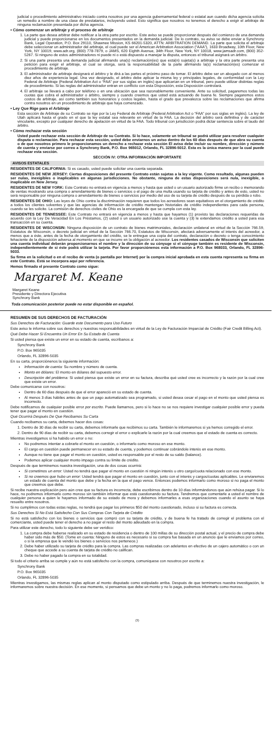judicial o procedimiento administrativo iniciado contra nosotros por una agencia gubernamental federal o estatal aun cuando dicha agencia solicita un remedio a nombre de una clase de prestatarios, incluyendo usted. Esto significa que nosotros no tenemos el derecho a exigir el arbitraje de ninguna reclamación presentada por dicha agencia.
• Cómo comenzar un arbitraje y el proceso de arbitraje
1. La parte que desea arbitrar debe notificar a la otra parte por escrito. Este aviso se puede proporcionar después del comienzo de una demanda judicial y puede proporcionarse en los documentos presentados en la demanda judicial. De lo contrato, su aviso se debe enviar a Synchrony Bank, Legal Operation, P.O. Box 29110, Shawnee Mission, KS 66201-5320, ATTN: ARBITRATION DEMAND. La parte que solicita el arbitraje debe seleccionar un administrador del arbitraje, el cual puede ser el American Arbitration Association (“AAA”), 1633 Broadway, 10th Floor, New York, NY 10019, www.adr.org, (800) 778-7879, o JAMS, 620 Eighth Avenue, 34th Floor, New York, NY 10018, www.jamsadr.com, (800) 352-5267. Si ninguno de estos administradores ni puede ni o está dispuesto a manejar la disputa, entonces el tribunal asignará un árbitro.
2. Si una parte presenta una demanda judicial afirmando una(s) reclamación(es) que está(n) sujeta(s) a arbitraje y la otra parte presenta una petición para exigir el arbitraje, el cual se otorga, será la responsabilidad de la parte afirmando la(s) reclamación(es) comenzar el procedimiento de arbitraje.
3. El administrador de arbitraje designará el árbitro y le dirá a las partes el próximo paso de tomar. El árbitro debe ser un abogado con al menos diez años de experiencia legal. Una vez designado, el árbitro debe aplicar la misma ley y principales legales, de conformidad con la Ley Federal de Arbitraje (Federal Arbitration Act o “FAA” por sus siglas en inglés) que aplicarían en un tribunal, pero puede utilizar distintas reglas de procedimiento. Si las reglas del administrador entran en conflicto con esta Disposición, esta Disposición controlará.
4. El arbitraje se llevará a cabo por teléfono o en una ubicación que sea razonablemente conveniente. Ante su solicitud, pagaremos todas las cuotas que cobra el administrador o árbitro, siempre y cuando creemos que usted está actuando de buena fe. Siempre pagaremos estos costos de arbitraje, así como también sus honorarios y costos legales, hasta el grado que prevalezca sobre las reclamaciones que afirma contra nosotros en un procedimiento de arbitraje que haya comenzado.
• Ley Que Rige para el Arbitraje
Esta sección de Arbitraje de su Contrato se rige por la Ley Federal de Arbitraje (Federal Arbitration Act o “FAA” por sus siglas en inglés). La ley de Utah aplicará hasta el grado en el que la ley estatal sea relevante en virtud de la FAA. La decisión del árbitro será definitiva y de carácter vinculante, excepto por cualquier derecho de apelación en virtud de la FAA. Todo tribunal con jurisdicción podrá dictar sentencia sobre el laudo del árbitro.
• Cómo rechazar esta sección
Usted puede rechazar esta sección de Arbitraje de su Contrato. Si lo hace, solamente un tribunal se podrá utilizar para resolver cualquier disputa o reclamación. Para rechazar esta sección, usted debe enviarnos un aviso dentro de los 60 días después de que abra su cuenta o de que nosotros primero le proporcionamos un derecho a rechazar esta sección El aviso debe incluir su nombre, dirección y número de cuenta y enviarse por correo a Synchrony Bank, P.O. Box 965012, Orlando, FL 32896-5012. Esta es la única manera por la cual puede rechazar esta sección.
SECCIÓN IV: OTRA INFORMACIÓN IMPORTANTE
AVISOS ESTATALES
RESIDENTES DE CALIFORNIA: Si es casado, usted puede solicitar una cuenta separada.
RESIDENTES DE NEW JERSEY: Ciertas disposiciones del presente Contrato están sujetas a la ley vigente. Como resultado, algunas pueden ser nulas, inexigibles o inaplicables en algunas jurisdicciones. No obstante, ninguna de estas disposiciones será nula, inexigible, o inaplicable en New Jersey.
RESIDENTES DE NEW YORK: Este Contrato no entrará en vigencia a menos y hasta que usted o un usuario autorizado firme un recibo o memorando de ventas mostrando una compra o arrendamiento de bienes o servicios o el pago de una multa usando su tarjeta de crédito y antes de esto, usted no será responsable por ninguna compra o arrendamiento de bienes o servicios por medio del uso de su tarjeta de crédito después de su pérdida o robo.
RESIDENTES DE OHIO: Las leyes de Ohio contra la discriminación requieren que todos los acreedores sean equitativos en el otorgamiento de crédito a todos los clientes solventes y que las agencias de información de crédito mantengan historiales de crédito independientes para cada persona, cuando se les solicite. La comisión de derechos civiles de Ohio es la encargada de que se cumpla con esta ley.
RESIDENTES DE TENNESSEE: Este Contrato no entrará en vigencia a menos y hasta que hayamos (1) provisto las declaraciones requeridas de acuerdo con la Ley De Veracidad En Los Préstamos, (2) usted o un usuario autorizado use la cuenta y (3) le extendamos crédito a usted para esa transacción en su cuenta.
RESIDENTES DE WISCONSIN: Ninguna disposición de un contrato de bienes matrimoniales, declaración unilateral en virtud de la Sección 766.59, Estatutos de Wisconsin, o decreto judicial en virtud de la Sección 766.70, Estatutos de Wisconsin, afectará adversamente el interés del acreedor, a menos que a éste, antes de la fecha de otorgamiento del crédito, se le entregue una copia del contrato, declaración o decreto o tenga conocimiento fehaciente de la disposición adversa al momento en que se incurre en la obligación al acreedor. Los residentes casados de Wisconsin que soliciten una cuenta individual deberán proporcionarnos el nombre y la dirección de su cónyuge si el cónyuge también es residente de Wisconsin, independientemente de si éste podrá utilizar la tarjeta. Por favor proporciónenos esta información a P.O. Box 968033, Orlando, FL 32896-5033.
Su firma en la solicitud o en el recibo de venta (o pantalla por Internet) por la compra inicial aprobada en esta cuenta representa su firma en este Contrato. Está se incorpora aquí por referencia.
Hemos firmado el presente Contrato como sigue:
Margaret M. Keane
Margaret Keane
Presidente y Directora Ejecutiva
Synchrony Bank
Toda comunicación posterior puede no estar disponible en español.
RESUMEN DE SUS DERECHOS DE FACTURACIÓN
Sus Derechos de Facturación: Guarde este Documento para Uso Futuro
Este aviso le informa sobre sus derechos y nuestras responsabilidades en virtud de la Ley de Facturación Imparcial de Crédito (Fair Credit Billing Act).
Qué Debe Hacer Si Encuentra Un Error En Su Estado de Cuenta
Si usted piensa que existe un error en su estado de cuenta, escríbanos a:
Synchrony Bank
P.O. Box 965035
Orlando, FL 32896-5035
En su carta, proporciónenos la siguiente información:
Información de cuenta: Su nombre y número de cuenta.
Monto en dólares: El monto en dólares del supuesto error.
Descripción del problema: Si usted piensa que existe un error en su factura, describa qué usted cree es incorrecto y la razón por la cual cree que existe un error.
Debe comunicarse con nosotros:
Dentro de 60 días después de que el error apareció en su estado de cuenta.
Al menos 3 días hábiles antes de que un pago automatizado sea programado, si usted desea cesar el pago en el monto que usted piensa es incorrecto.
Debe notificarnos de cualquier posible error por escrito. Puede llamarnos, pero si lo hace no se nos requiere investigar cualquier posible error y pueda tener que pagar el monto en cuestión.
Qué Ocurrirá Después De Que Recibamos Su Carta
Cuando recibamos su carta, debemos hacer dos cosas:
1. Dentro de 30 días de recibir su carta, debemos informarle que recibimos su carta. También le informaremos si ya hemos corregido el error.
2. Dentro de 90 días de recibir su carta, debemos corregir el error o explicarle la razón por la cual creemos que el estado de cuenta es correcto.
Mientras investigamos si ha habido un error o no:
No podremos intentar a cobrarle el monto en cuestión, o informarlo como moroso en ese monto.
El cargo en cuestión puede permanecer en su estado de cuenta, y podemos continuar cobrándole interés en ese monto.
Aunque no tiene que pagar el monto en cuestión, usted es responsable por el resto de su saldo (balance).
Podemos aplicar cualquier monto impago contra su límite de crédito.
Después de que terminemos nuestra investigación, una de dos cosas ocurrirá:
Si cometimos un error: Usted no tendrá que pagar el monto en cuestión ni ningún interés u otro cargo/cuota relacionado con ese monto.
Si no creemos que hubo un error: Usted tendrá que pagar el monto en cuestión, junto con el interés y cargos/cuotas aplicables. Le enviaremos un estado de cuenta del monto que debe y la fecha en la que el pago vence. Entonces podemos informarlo como moroso si no paga el monto que creemos que debe.
Si recibe nuestra explicación pero aún cree que su factura es incorrecta, debe escribirnos dentro de 10 días informándonos que aún rehúsa pagar. Si lo hace, no podremos informarlo como moroso sin también informar que está cuestionando su factura. Tendremos que comentarle a usted el nombre de cualquier persona a quien le hayamos informado de su estado de mora y debemos informarles a esas organizaciones cuando el asunto se haya resuelto entre nosotros.
Si no cumplimos con todas estas reglas, no tendrá que pagar los primeros $50 del monto cuestionado, incluso si su factura es correcta.
Sus Derechos Si No Está Satisfecho Con Sus Compras Con Tarjeta de Crédito
Si no está satisfecho con los bienes o servicios que compró con su tarjeta de crédito, y de buena fe ha tratado de corregir el problema con el comerciante, usted puede tener el derecho a no pagar el resto del monto adeudado en la compra.
Para utilizar este derecho, todo lo siguiente debe ser verídico:
1. La compra debe haberse realizado en su estado de residencia o dentro de 100 millas de su dirección postal actual, y el precio de compra debe haber sido más de $50. (Tome en cuenta: Ninguno de estos es necesario si su compra fue basada en un anuncio que le enviamos por correo, o si la empresa que le vendió los bienes o servicios nos pertenece.)
2. Debe haber utilizado su tarjeta de crédito para la compra. Las compras realizadas con adelantos en efectivo de un cajero automático o con un cheque que accede a su cuenta de tarjeta de crédito no califican.
3. Debe no haber pagado la compra en su totalidad.
Si todo el criterio arriba se cumple y aún no está satisfecho con la compra, comuníquese con nosotros por escrito a:
Synchrony Bank
P.O. Box 965035
Orlando, FL 32896-5035
Mientras investigamos, las mismas reglas aplican al monto disputado como estipulado arriba. Después de que terminemos nuestra investigación, le informaremos sobre nuestra decisión. En ese momento, si pensamos que debe un monto y no lo paga, podremos informarlo como moroso.
(3)